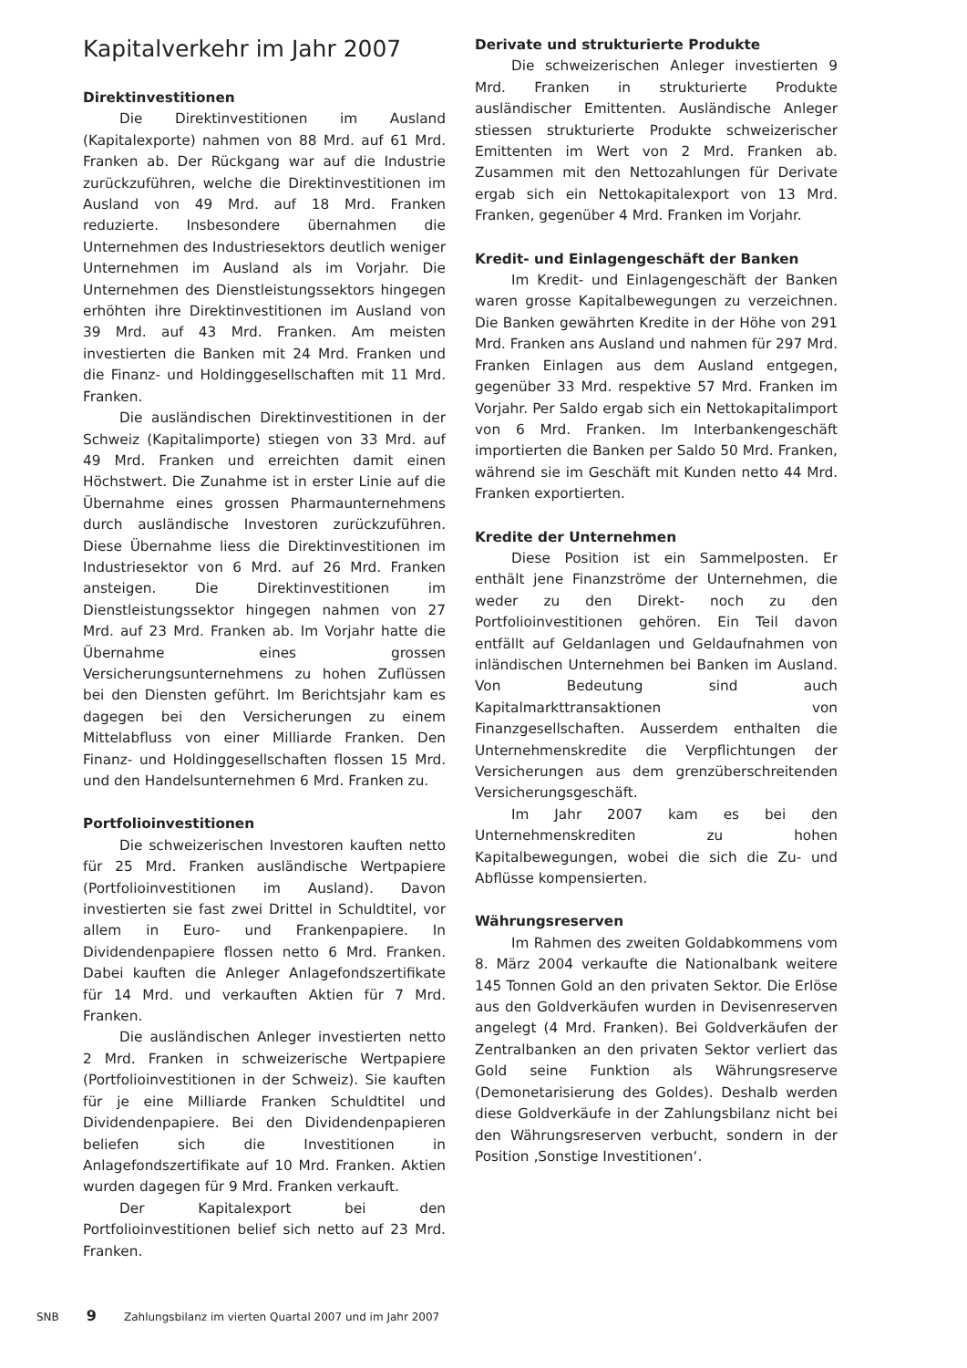Kapitalverkehr im Jahr 2007
Direktinvestitionen
Die Direktinvestitionen im Ausland (Kapitalexporte) nahmen von 88 Mrd. auf 61 Mrd. Franken ab. Der Rückgang war auf die Industrie zurückzuführen, welche die Direktinvestitionen im Ausland von 49 Mrd. auf 18 Mrd. Franken reduzierte. Insbesondere übernahmen die Unternehmen des Industriesektors deutlich weniger Unternehmen im Ausland als im Vorjahr. Die Unternehmen des Dienstleistungssektors hingegen erhöhten ihre Direktinvestitionen im Ausland von 39 Mrd. auf 43 Mrd. Franken. Am meisten investierten die Banken mit 24 Mrd. Franken und die Finanz- und Holdinggesellschaften mit 11 Mrd. Franken.
Die ausländischen Direktinvestitionen in der Schweiz (Kapitalimporte) stiegen von 33 Mrd. auf 49 Mrd. Franken und erreichten damit einen Höchstwert. Die Zunahme ist in erster Linie auf die Übernahme eines grossen Pharmaunternehmens durch ausländische Investoren zurückzuführen. Diese Übernahme liess die Direktinvestitionen im Industriesektor von 6 Mrd. auf 26 Mrd. Franken ansteigen. Die Direktinvestitionen im Dienstleistungssektor hingegen nahmen von 27 Mrd. auf 23 Mrd. Franken ab. Im Vorjahr hatte die Übernahme eines grossen Versicherungsunternehmens zu hohen Zuflüssen bei den Diensten geführt. Im Berichtsjahr kam es dagegen bei den Versicherungen zu einem Mittelabfluss von einer Milliarde Franken. Den Finanz- und Holdinggesellschaften flossen 15 Mrd. und den Handelsunternehmen 6 Mrd. Franken zu.
Portfolioinvestitionen
Die schweizerischen Investoren kauften netto für 25 Mrd. Franken ausländische Wertpapiere (Portfolioinvestitionen im Ausland). Davon investierten sie fast zwei Drittel in Schuldtitel, vor allem in Euro- und Frankenpapiere. In Dividendenpapiere flossen netto 6 Mrd. Franken. Dabei kauften die Anleger Anlagefondszertifikate für 14 Mrd. und verkauften Aktien für 7 Mrd. Franken.
Die ausländischen Anleger investierten netto 2 Mrd. Franken in schweizerische Wertpapiere (Portfolioinvestitionen in der Schweiz). Sie kauften für je eine Milliarde Franken Schuldtitel und Dividendenpapiere. Bei den Dividendenpapieren beliefen sich die Investitionen in Anlagefondszertifikate auf 10 Mrd. Franken. Aktien wurden dagegen für 9 Mrd. Franken verkauft.
Der Kapitalexport bei den Portfolioinvestitionen belief sich netto auf 23 Mrd. Franken.
Derivate und strukturierte Produkte
Die schweizerischen Anleger investierten 9 Mrd. Franken in strukturierte Produkte ausländischer Emittenten. Ausländische Anleger stiessen strukturierte Produkte schweizerischer Emittenten im Wert von 2 Mrd. Franken ab. Zusammen mit den Nettozahlungen für Derivate ergab sich ein Nettokapitalexport von 13 Mrd. Franken, gegenüber 4 Mrd. Franken im Vorjahr.
Kredit- und Einlagengeschäft der Banken
Im Kredit- und Einlagengeschäft der Banken waren grosse Kapitalbewegungen zu verzeichnen. Die Banken gewährten Kredite in der Höhe von 291 Mrd. Franken ans Ausland und nahmen für 297 Mrd. Franken Einlagen aus dem Ausland entgegen, gegenüber 33 Mrd. respektive 57 Mrd. Franken im Vorjahr. Per Saldo ergab sich ein Nettokapitalimport von 6 Mrd. Franken. Im Interbankengeschäft importierten die Banken per Saldo 50 Mrd. Franken, während sie im Geschäft mit Kunden netto 44 Mrd. Franken exportierten.
Kredite der Unternehmen
Diese Position ist ein Sammelposten. Er enthält jene Finanzströme der Unternehmen, die weder zu den Direkt- noch zu den Portfolioinvestitionen gehören. Ein Teil davon entfällt auf Geldanlagen und Geldaufnahmen von inländischen Unternehmen bei Banken im Ausland. Von Bedeutung sind auch Kapitalmarkttransaktionen von Finanzgesellschaften. Ausserdem enthalten die Unternehmenskredite die Verpflichtungen der Versicherungen aus dem grenzüberschreitenden Versicherungsgeschäft.
Im Jahr 2007 kam es bei den Unternehmenskrediten zu hohen Kapitalbewegungen, wobei die sich die Zu- und Abflüsse kompensierten.
Währungsreserven
Im Rahmen des zweiten Goldabkommens vom 8. März 2004 verkaufte die Nationalbank weitere 145 Tonnen Gold an den privaten Sektor. Die Erlöse aus den Goldverkäufen wurden in Devisenreserven angelegt (4 Mrd. Franken). Bei Goldverkäufen der Zentralbanken an den privaten Sektor verliert das Gold seine Funktion als Währungsreserve (Demonetarisierung des Goldes). Deshalb werden diese Goldverkäufe in der Zahlungsbilanz nicht bei den Währungsreserven verbucht, sondern in der Position ‚Sonstige Investitionen‘.
SNB 9 Zahlungsbilanz im vierten Quartal 2007 und im Jahr 2007